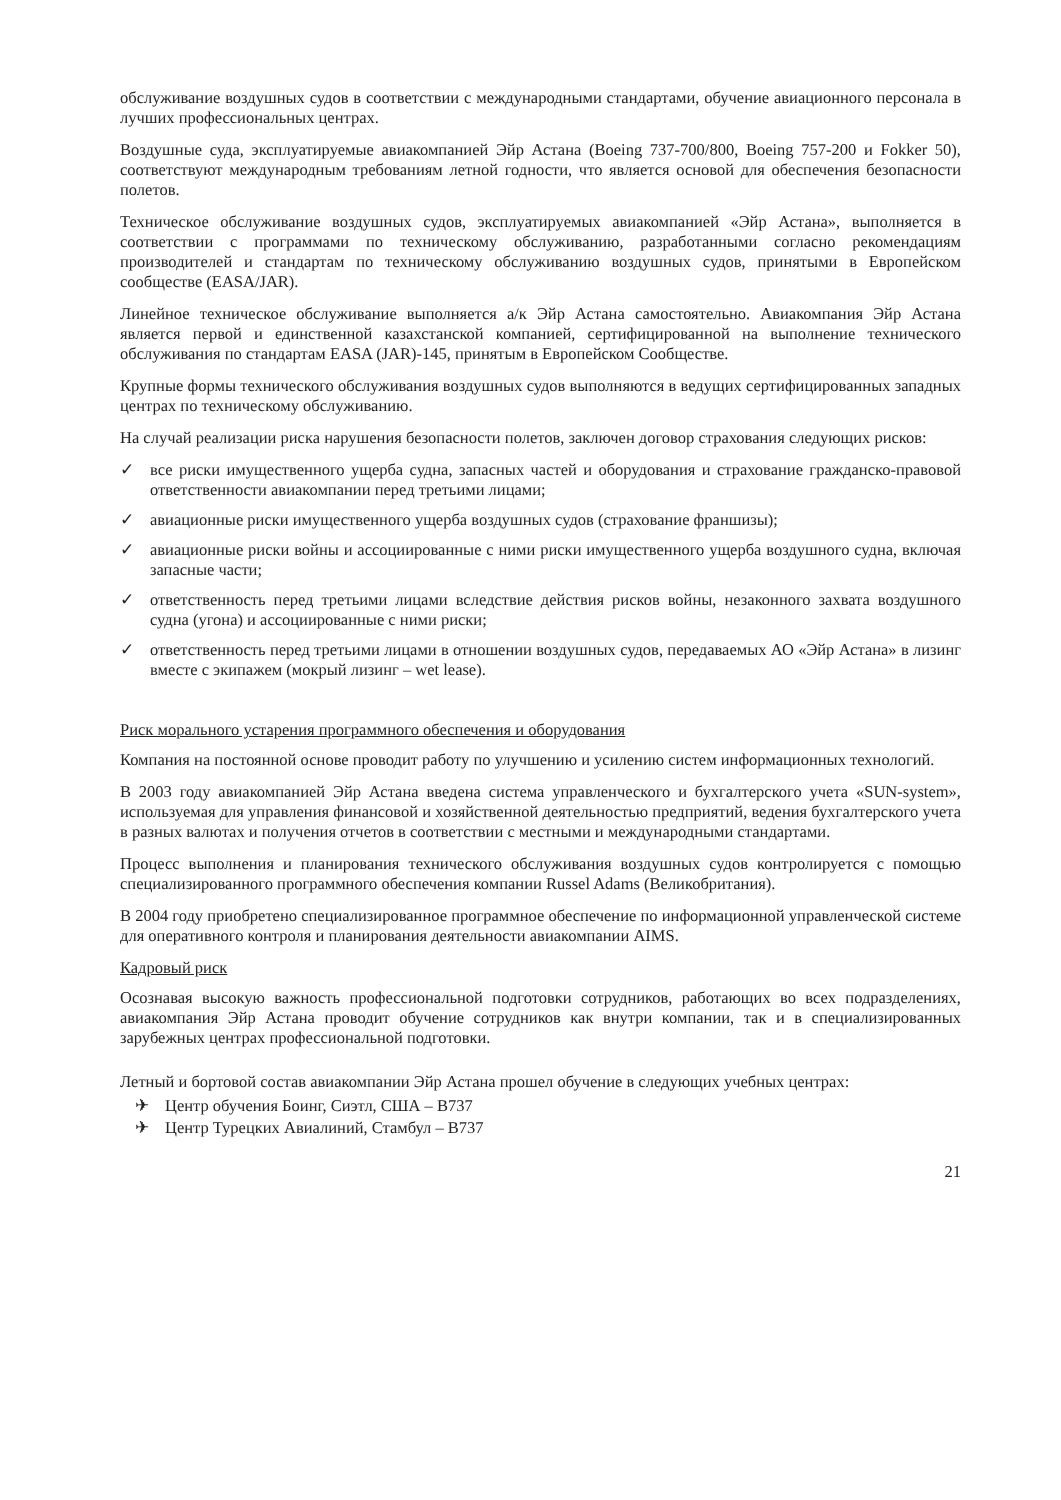обслуживание воздушных судов в соответствии с международными стандартами, обучение авиационного персонала в лучших профессиональных центрах.
Воздушные суда, эксплуатируемые авиакомпанией Эйр Астана (Boeing 737-700/800, Boeing 757-200 и Fokker 50), соответствуют международным требованиям летной годности, что является основой для обеспечения безопасности полетов.
Техническое обслуживание воздушных судов, эксплуатируемых авиакомпанией «Эйр Астана», выполняется в соответствии с программами по техническому обслуживанию, разработанными согласно рекомендациям производителей и стандартам по техническому обслуживанию воздушных судов, принятыми в Европейском сообществе (EASA/JAR).
Линейное техническое обслуживание выполняется а/к Эйр Астана самостоятельно. Авиакомпания Эйр Астана является первой и единственной казахстанской компанией, сертифицированной на выполнение технического обслуживания по стандартам EASA (JAR)-145, принятым в Европейском Сообществе.
Крупные формы технического обслуживания воздушных судов выполняются в ведущих сертифицированных западных центрах по техническому обслуживанию.
На случай реализации риска нарушения безопасности полетов, заключен договор страхования следующих рисков:
✓ все риски имущественного ущерба судна, запасных частей и оборудования и страхование гражданско-правовой ответственности авиакомпании перед третьими лицами;
✓ авиационные риски имущественного ущерба воздушных судов (страхование франшизы);
✓ авиационные риски войны и ассоциированные с ними риски имущественного ущерба воздушного судна, включая запасные части;
✓ ответственность перед третьими лицами вследствие действия рисков войны, незаконного захвата воздушного судна (угона) и ассоциированные с ними риски;
✓ ответственность перед третьими лицами в отношении воздушных судов, передаваемых АО «Эйр Астана» в лизинг вместе с экипажем (мокрый лизинг – wet lease).
Риск морального устарения программного обеспечения и оборудования
Компания на постоянной основе проводит работу по улучшению и усилению систем информационных технологий.
В 2003 году авиакомпанией Эйр Астана введена система управленческого и бухгалтерского учета «SUN-system», используемая для управления финансовой и хозяйственной деятельностью предприятий, ведения бухгалтерского учета в разных валютах и получения отчетов в соответствии с местными и международными стандартами.
Процесс выполнения и планирования технического обслуживания воздушных судов контролируется с помощью специализированного программного обеспечения компании Russel Adams (Великобритания).
В 2004 году приобретено специализированное программное обеспечение по информационной управленческой системе для оперативного контроля и планирования деятельности авиакомпании AIMS.
Кадровый риск
Осознавая высокую важность профессиональной подготовки сотрудников, работающих во всех подразделениях, авиакомпания Эйр Астана проводит обучение сотрудников как внутри компании, так и в специализированных зарубежных центрах профессиональной подготовки.
Летный и бортовой состав авиакомпании Эйр Астана прошел обучение в следующих учебных центрах:
✈ Центр обучения Боинг, Сиэтл, США – B737
✈ Центр Турецких Авиалиний, Стамбул – B737
21